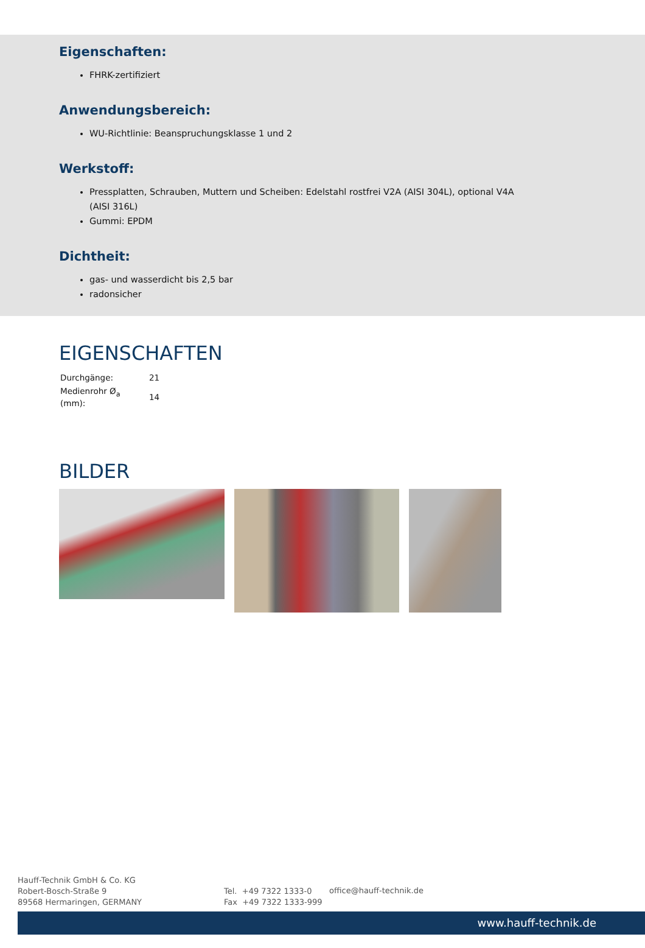Eigenschaften:
FHRK-zertifiziert
Anwendungsbereich:
WU-Richtlinie: Beanspruchungsklasse 1 und 2
Werkstoff:
Pressplatten, Schrauben, Muttern und Scheiben: Edelstahl rostfrei V2A (AISI 304L), optional V4A (AISI 316L)
Gummi: EPDM
Dichtheit:
gas- und wasserdicht bis 2,5 bar
radonsicher
EIGENSCHAFTEN
| Durchgänge: | 21 |
| Medienrohr Ø<sub>a</sub> (mm): | 14 |
BILDER
Hauff-Technik GmbH & Co. KG
Robert-Bosch-Straße 9
89568 Hermaringen, GERMANY
Tel. +49 7322 1333-0
Fax +49 7322 1333-999
office@hauff-technik.de
www.hauff-technik.de